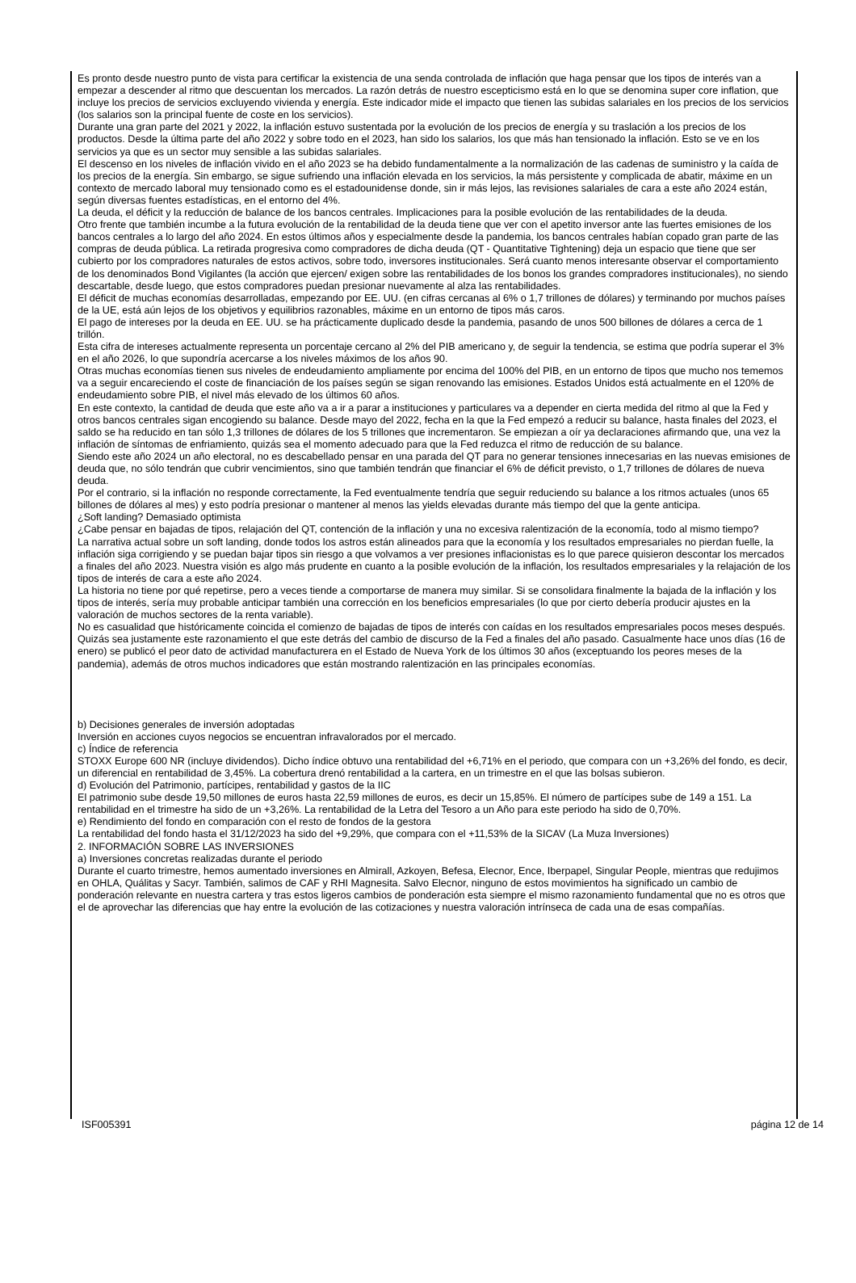Es pronto desde nuestro punto de vista para certificar la existencia de una senda controlada de inflación que haga pensar que los tipos de interés van a empezar a descender al ritmo que descuentan los mercados. La razón detrás de nuestro escepticismo está en lo que se denomina super core inflation, que incluye los precios de servicios excluyendo vivienda y energía. Este indicador mide el impacto que tienen las subidas salariales en los precios de los servicios (los salarios son la principal fuente de coste en los servicios).
Durante una gran parte del 2021 y 2022, la inflación estuvo sustentada por la evolución de los precios de energía y su traslación a los precios de los productos. Desde la última parte del año 2022 y sobre todo en el 2023, han sido los salarios, los que más han tensionado la inflación. Esto se ve en los servicios ya que es un sector muy sensible a las subidas salariales.
El descenso en los niveles de inflación vivido en el año 2023 se ha debido fundamentalmente a la normalización de las cadenas de suministro y la caída de los precios de la energía. Sin embargo, se sigue sufriendo una inflación elevada en los servicios, la más persistente y complicada de abatir, máxime en un contexto de mercado laboral muy tensionado como es el estadounidense donde, sin ir más lejos, las revisiones salariales de cara a este año 2024 están, según diversas fuentes estadísticas, en el entorno del 4%.
La deuda, el déficit y la reducción de balance de los bancos centrales. Implicaciones para la posible evolución de las rentabilidades de la deuda.
Otro frente que también incumbe a la futura evolución de la rentabilidad de la deuda tiene que ver con el apetito inversor ante las fuertes emisiones de los bancos centrales a lo largo del año 2024. En estos últimos años y especialmente desde la pandemia, los bancos centrales habían copado gran parte de las compras de deuda pública. La retirada progresiva como compradores de dicha deuda (QT - Quantitative Tightening) deja un espacio que tiene que ser cubierto por los compradores naturales de estos activos, sobre todo, inversores institucionales. Será cuanto menos interesante observar el comportamiento de los denominados Bond Vigilantes (la acción que ejercen/ exigen sobre las rentabilidades de los bonos los grandes compradores institucionales), no siendo descartable, desde luego, que estos compradores puedan presionar nuevamente al alza las rentabilidades.
El déficit de muchas economías desarrolladas, empezando por EE. UU. (en cifras cercanas al 6% o 1,7 trillones de dólares) y terminando por muchos países de la UE, está aún lejos de los objetivos y equilibrios razonables, máxime en un entorno de tipos más caros.
El pago de intereses por la deuda en EE. UU. se ha prácticamente duplicado desde la pandemia, pasando de unos 500 billones de dólares a cerca de 1 trillón.
Esta cifra de intereses actualmente representa un porcentaje cercano al 2% del PIB americano y, de seguir la tendencia, se estima que podría superar el 3% en el año 2026, lo que supondría acercarse a los niveles máximos de los años 90.
Otras muchas economías tienen sus niveles de endeudamiento ampliamente por encima del 100% del PIB, en un entorno de tipos que mucho nos tememos va a seguir encareciendo el coste de financiación de los países según se sigan renovando las emisiones. Estados Unidos está actualmente en el 120% de endeudamiento sobre PIB, el nivel más elevado de los últimos 60 años.
En este contexto, la cantidad de deuda que este año va a ir a parar a instituciones y particulares va a depender en cierta medida del ritmo al que la Fed y otros bancos centrales sigan encogiendo su balance. Desde mayo del 2022, fecha en la que la Fed empezó a reducir su balance, hasta finales del 2023, el saldo se ha reducido en tan sólo 1,3 trillones de dólares de los 5 trillones que incrementaron. Se empiezan a oír ya declaraciones afirmando que, una vez la inflación de síntomas de enfriamiento, quizás sea el momento adecuado para que la Fed reduzca el ritmo de reducción de su balance.
Siendo este año 2024 un año electoral, no es descabellado pensar en una parada del QT para no generar tensiones innecesarias en las nuevas emisiones de deuda que, no sólo tendrán que cubrir vencimientos, sino que también tendrán que financiar el 6% de déficit previsto, o 1,7 trillones de dólares de nueva deuda.
Por el contrario, si la inflación no responde correctamente, la Fed eventualmente tendría que seguir reduciendo su balance a los ritmos actuales (unos 65 billones de dólares al mes) y esto podría presionar o mantener al menos las yields elevadas durante más tiempo del que la gente anticipa.
¿Soft landing? Demasiado optimista
¿Cabe pensar en bajadas de tipos, relajación del QT, contención de la inflación y una no excesiva ralentización de la economía, todo al mismo tiempo?
La narrativa actual sobre un soft landing, donde todos los astros están alineados para que la economía y los resultados empresariales no pierdan fuelle, la inflación siga corrigiendo y se puedan bajar tipos sin riesgo a que volvamos a ver presiones inflacionistas es lo que parece quisieron descontar los mercados a finales del año 2023. Nuestra visión es algo más prudente en cuanto a la posible evolución de la inflación, los resultados empresariales y la relajación de los tipos de interés de cara a este año 2024.
La historia no tiene por qué repetirse, pero a veces tiende a comportarse de manera muy similar. Si se consolidara finalmente la bajada de la inflación y los tipos de interés, sería muy probable anticipar también una corrección en los beneficios empresariales (lo que por cierto debería producir ajustes en la valoración de muchos sectores de la renta variable).
No es casualidad que históricamente coincida el comienzo de bajadas de tipos de interés con caídas en los resultados empresariales pocos meses después. Quizás sea justamente este razonamiento el que este detrás del cambio de discurso de la Fed a finales del año pasado. Casualmente hace unos días (16 de enero) se publicó el peor dato de actividad manufacturera en el Estado de Nueva York de los últimos 30 años (exceptuando los peores meses de la pandemia), además de otros muchos indicadores que están mostrando ralentización en las principales economías.
b) Decisiones generales de inversión adoptadas
Inversión en acciones cuyos negocios se encuentran infravalorados por el mercado.
c) Índice de referencia
STOXX Europe 600 NR (incluye dividendos). Dicho índice obtuvo una rentabilidad del +6,71% en el periodo, que compara con un +3,26% del fondo, es decir, un diferencial en rentabilidad de 3,45%. La cobertura drenó rentabilidad a la cartera, en un trimestre en el que las bolsas subieron.
d) Evolución del Patrimonio, partícipes, rentabilidad y gastos de la IIC
El patrimonio sube desde 19,50 millones de euros hasta 22,59 millones de euros, es decir un 15,85%. El número de partícipes sube de 149 a 151. La rentabilidad en el trimestre ha sido de un +3,26%. La rentabilidad de la Letra del Tesoro a un Año para este periodo ha sido de 0,70%.
e) Rendimiento del fondo en comparación con el resto de fondos de la gestora
La rentabilidad del fondo hasta el 31/12/2023 ha sido del +9,29%, que compara con el +11,53% de la SICAV (La Muza Inversiones)
2. INFORMACIÓN SOBRE LAS INVERSIONES
a) Inversiones concretas realizadas durante el periodo
Durante el cuarto trimestre, hemos aumentado inversiones en Almirall, Azkoyen, Befesa, Elecnor, Ence, Iberpapel, Singular People, mientras que redujimos en OHLA, Quálitas y Sacyr. También, salimos de CAF y RHI Magnesita. Salvo Elecnor, ninguno de estos movimientos ha significado un cambio de ponderación relevante en nuestra cartera y tras estos ligeros cambios de ponderación esta siempre el mismo razonamiento fundamental que no es otros que el de aprovechar las diferencias que hay entre la evolución de las cotizaciones y nuestra valoración intrínseca de cada una de esas compañías.
ISF005391 página 12 de 14